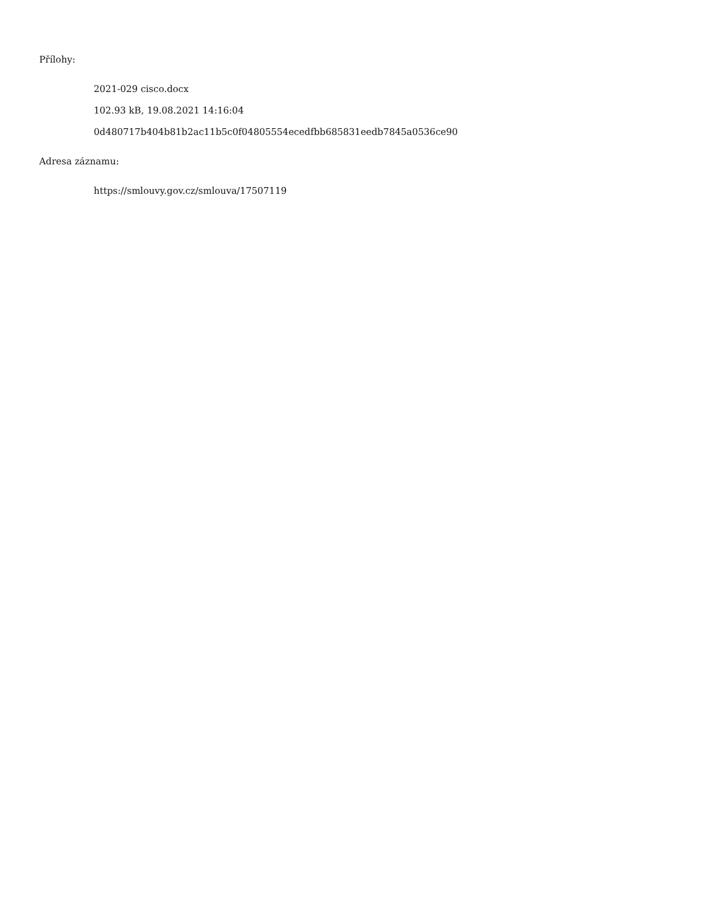Přílohy:
2021-029 cisco.docx
102.93 kB, 19.08.2021 14:16:04
0d480717b404b81b2ac11b5c0f04805554ecedfbb685831eedb7845a0536ce90
Adresa záznamu:
https://smlouvy.gov.cz/smlouva/17507119